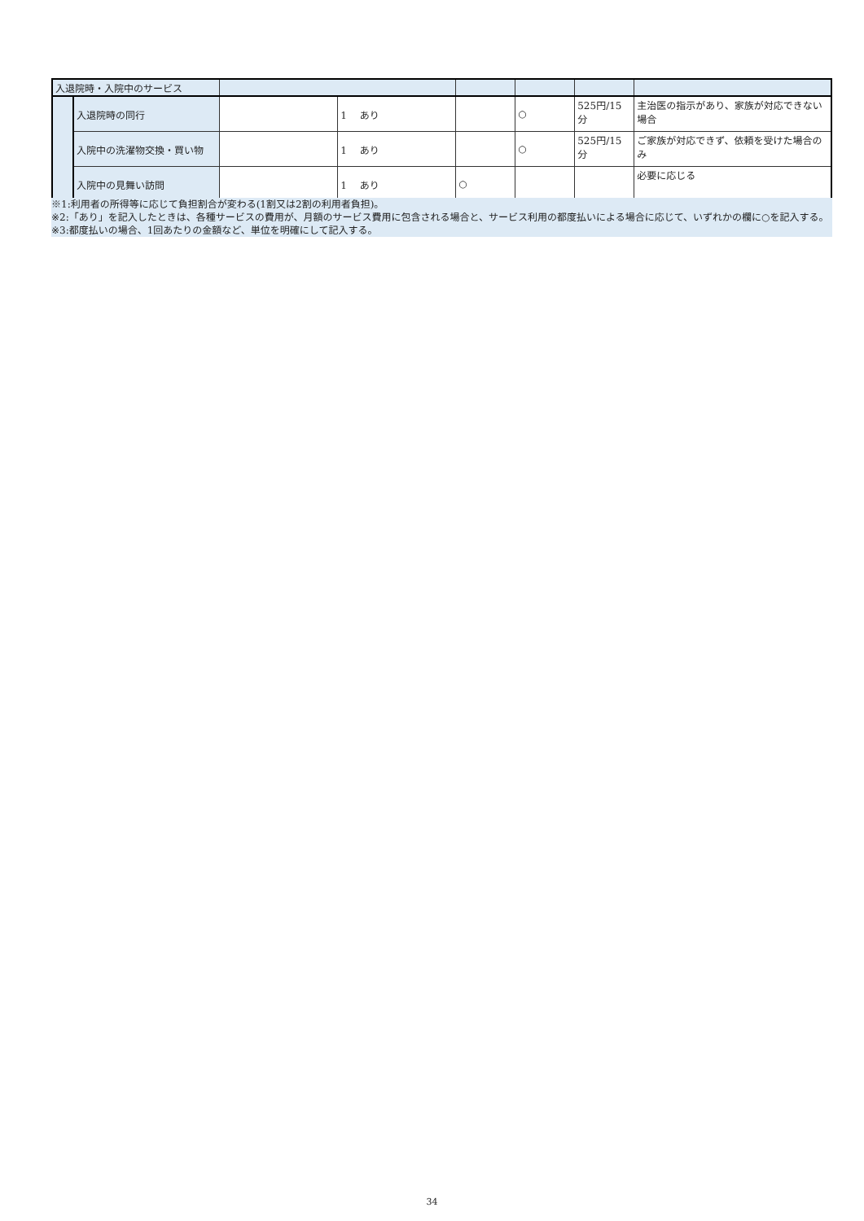| 入退院時・入院中のサービス | | | | | | | |
| | 入退院時の同行 | | 1 あり | | ○ | 525円/15分 | 主治医の指示があり、家族が対応できない場合 |
| | 入院中の洗濯物交換・買い物 | | 1 あり | | ○ | 525円/15分 | ご家族が対応できず、依頼を受けた場合のみ |
| | 入院中の見舞い訪問 | | 1 あり | ○ | | | 必要に応じる |
※1:利用者の所得等に応じて負担割合が変わる(1割又は2割の利用者負担)。
※2:「あり」を記入したときは、各種サービスの費用が、月額のサービス費用に包含される場合と、サービス利用の都度払いによる場合に応じて、いずれかの欄に○を記入する。
※3:都度払いの場合、1回あたりの金額など、単位を明確にして記入する。
34